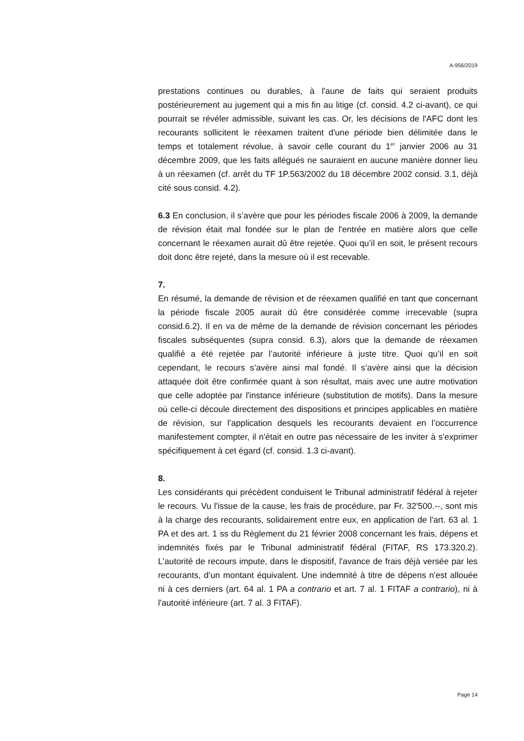A-956/2019
prestations continues ou durables, à l'aune de faits qui seraient produits postérieurement au jugement qui a mis fin au litige (cf. consid. 4.2 ci-avant), ce qui pourrait se révéler admissible, suivant les cas. Or, les décisions de l'AFC dont les recourants sollicitent le réexamen traitent d'une période bien délimitée dans le temps et totalement révolue, à savoir celle courant du 1<sup>er</sup> janvier 2006 au 31 décembre 2009, que les faits allégués ne sauraient en aucune manière donner lieu à un réexamen (cf. arrêt du TF 1P.563/2002 du 18 décembre 2002 consid. 3.1, déjà cité sous consid. 4.2).
6.3 En conclusion, il s’avère que pour les périodes fiscale 2006 à 2009, la demande de révision était mal fondée sur le plan de l'entrée en matière alors que celle concernant le réexamen aurait dû être rejetée. Quoi qu’il en soit, le présent recours doit donc être rejeté, dans la mesure où il est recevable.
7.
En résumé, la demande de révision et de réexamen qualifié en tant que concernant la période fiscale 2005 aurait dû être considérée comme irrecevable (supra consid.6.2). Il en va de même de la demande de révision concernant les périodes fiscales subséquentes (supra consid. 6.3), alors que la demande de réexamen qualifié a été rejetée par l’autorité inférieure à juste titre. Quoi qu’il en soit cependant, le recours s’avère ainsi mal fondé. Il s’avère ainsi que la décision attaquée doit être confirmée quant à son résultat, mais avec une autre motivation que celle adoptée par l'instance inférieure (substitution de motifs). Dans la mesure où celle-ci découle directement des dispositions et principes applicables en matière de révision, sur l’application desquels les recourants devaient en l’occurrence manifestement compter, il n'était en outre pas nécessaire de les inviter à s'exprimer spécifiquement à cet égard (cf. consid. 1.3 ci-avant).
8.
Les considérants qui précèdent conduisent le Tribunal administratif fédéral à rejeter le recours. Vu l'issue de la cause, les frais de procédure, par Fr. 32'500.--, sont mis à la charge des recourants, solidairement entre eux, en application de l'art. 63 al. 1 PA et des art. 1 ss du Règlement du 21 février 2008 concernant les frais, dépens et indemnités fixés par le Tribunal administratif fédéral (FITAF, RS 173.320.2). L'autorité de recours impute, dans le dispositif, l'avance de frais déjà versée par les recourants, d’un montant équivalent. Une indemnité à titre de dépens n'est allouée ni à ces derniers (art. 64 al. 1 PA a contrario et art. 7 al. 1 FITAF a contrario), ni à l'autorité inférieure (art. 7 al. 3 FITAF).
Page 14